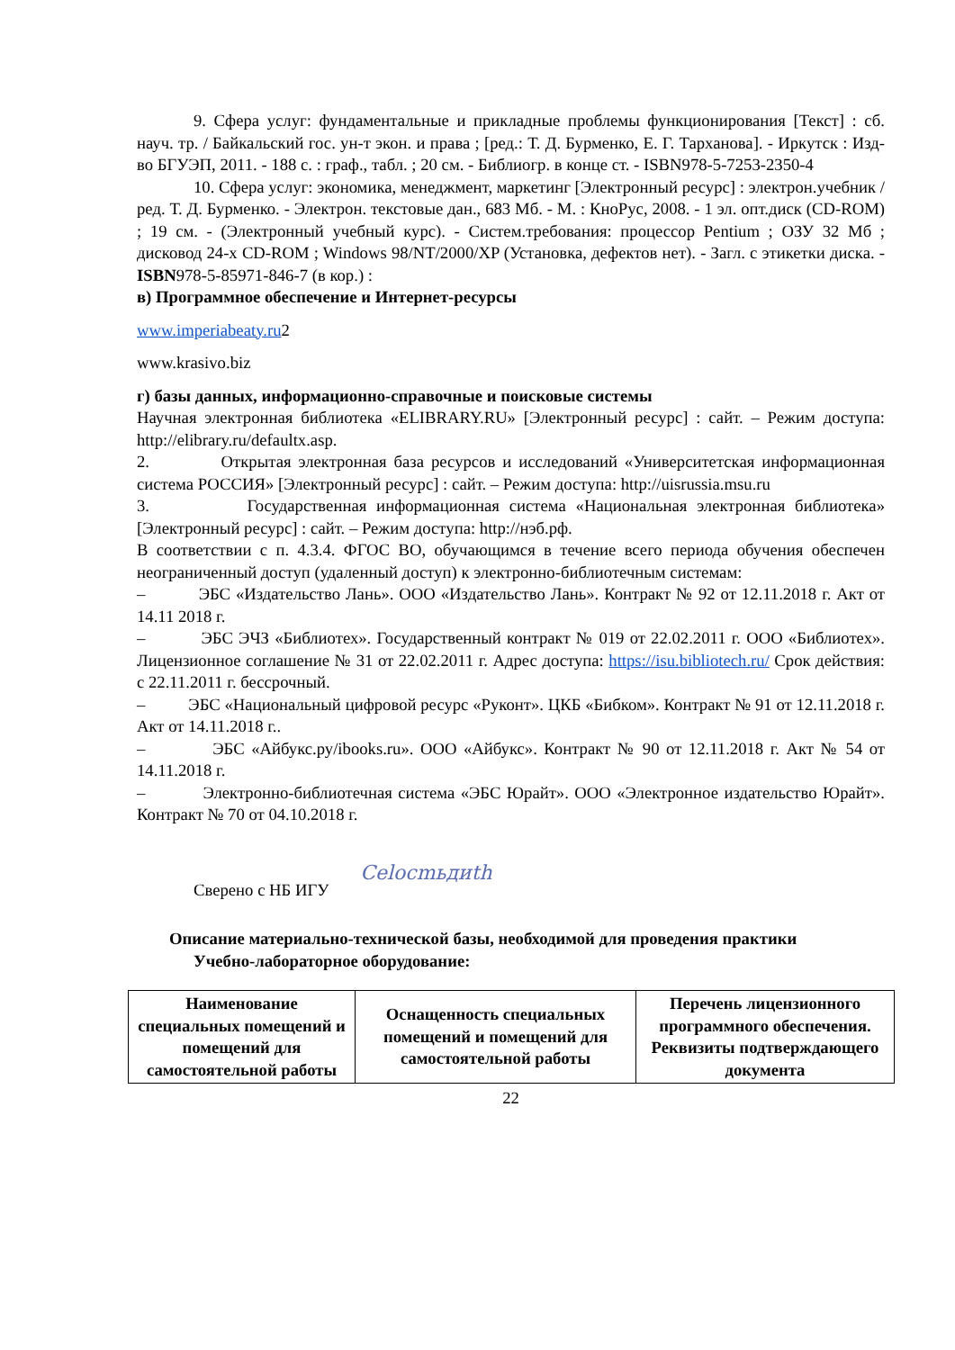9. Сфера услуг: фундаментальные и прикладные проблемы функционирования [Текст] : сб. науч. тр. / Байкальский гос. ун-т экон. и права ; [ред.: Т. Д. Бурменко, Е. Г. Тарханова]. - Иркутск : Изд-во БГУЭП, 2011. - 188 с. : граф., табл. ; 20 см. - Библиогр. в конце ст. - ISBN978-5-7253-2350-4
10. Сфера услуг: экономика, менеджмент, маркетинг [Электронный ресурс] : электрон.учебник / ред. Т. Д. Бурменко. - Электрон. текстовые дан., 683 Мб. - М. : КноРус, 2008. - 1 эл. опт.диск (CD-ROM) ; 19 см. - (Электронный учебный курс). - Систем.требования: процессор Pentium ; ОЗУ 32 Мб ; дисковод 24-x CD-ROM ; Windows 98/NT/2000/XP (Установка, дефектов нет). - Загл. с этикетки диска. - ISBN978-5-85971-846-7 (в кор.) :
в) Программное обеспечение и Интернет-ресурсы
www.imperiabeaty.ru2
www.krasivo.biz
г) базы данных, информационно-справочные и поисковые системы
Научная электронная библиотека «ELIBRARY.RU» [Электронный ресурс] : сайт. – Режим доступа: http://elibrary.ru/defaultx.asp.
2. Открытая электронная база ресурсов и исследований «Университетская информационная система РОССИЯ» [Электронный ресурс] : сайт. – Режим доступа: http://uisrussia.msu.ru
3. Государственная информационная система «Национальная электронная библиотека» [Электронный ресурс] : сайт. – Режим доступа: http://нэб.рф.
В соответствии с п. 4.3.4. ФГОС ВО, обучающимся в течение всего периода обучения обеспечен неограниченный доступ (удаленный доступ) к электронно-библиотечным системам:
– ЭБС «Издательство Лань». ООО «Издательство Лань». Контракт № 92 от 12.11.2018 г. Акт от 14.11 2018 г.
– ЭБС ЭЧЗ «Библиотех». Государственный контракт № 019 от 22.02.2011 г. ООО «Библиотех». Лицензионное соглашение № 31 от 22.02.2011 г. Адрес доступа: https://isu.bibliotech.ru/ Срок действия: с 22.11.2011 г. бессрочный.
– ЭБС «Национальный цифровой ресурс «Руконт». ЦКБ «Бибком». Контракт № 91 от 12.11.2018 г. Акт от 14.11.2018 г..
– ЭБС «Айбукс.ру/ibooks.ru». ООО «Айбукс». Контракт № 90 от 12.11.2018 г. Акт № 54 от 14.11.2018 г.
– Электронно-библиотечная система «ЭБС Юрайт». ООО «Электронное издательство Юрайт». Контракт № 70 от 04.10.2018 г.
Сверено с НБ ИГУ Celocmьдиth
Описание материально-технической базы, необходимой для проведения практики
Учебно-лабораторное оборудование:
| Наименование специальных помещений и помещений для самостоятельной работы | Оснащенность специальных помещений и помещений для самостоятельной работы | Перечень лицензионного программного обеспечения. Реквизиты подтверждающего документа |
| --- | --- | --- |
22